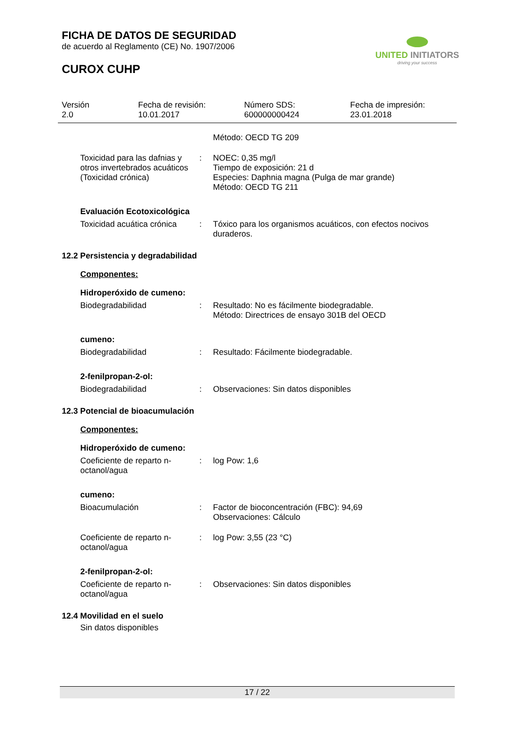FICHA DE DATOS DE SEGURIDAD
de acuerdo al Reglamento (CE) No. 1907/2006
UNITED INITIATORS
driving your success
CUROX CUHP
Versión
2.0
Fecha de revisión:
10.01.2017
Número SDS:
600000000424
Fecha de impresión:
23.01.2018
Método: OECD TG 209
Toxicidad para las dafnias y otros invertebrados acuáticos (Toxicidad crónica)
: NOEC: 0,35 mg/l
Tiempo de exposición: 21 d
Especies: Daphnia magna (Pulga de mar grande)
Método: OECD TG 211
Evaluación Ecotoxicológica
Toxicidad acuática crónica
: Tóxico para los organismos acuáticos, con efectos nocivos duraderos.
12.2 Persistencia y degradabilidad
Componentes:
Hidroperóxido de cumeno:
Biodegradabilidad : Resultado: No es fácilmente biodegradable.
Método: Directrices de ensayo 301B del OECD
cumeno:
Biodegradabilidad : Resultado: Fácilmente biodegradable.
2-fenilpropan-2-ol:
Biodegradabilidad : Observaciones: Sin datos disponibles
12.3 Potencial de bioacumulación
Componentes:
Hidroperóxido de cumeno:
Coeficiente de reparto n-octanol/agua
: log Pow: 1,6
cumeno:
Bioacumulación : Factor de bioconcentración (FBC): 94,69
Observaciones: Cálculo
Coeficiente de reparto n-octanol/agua
: log Pow: 3,55 (23 °C)
2-fenilpropan-2-ol:
Coeficiente de reparto n-octanol/agua
: Observaciones: Sin datos disponibles
12.4 Movilidad en el suelo
Sin datos disponibles
17 / 22